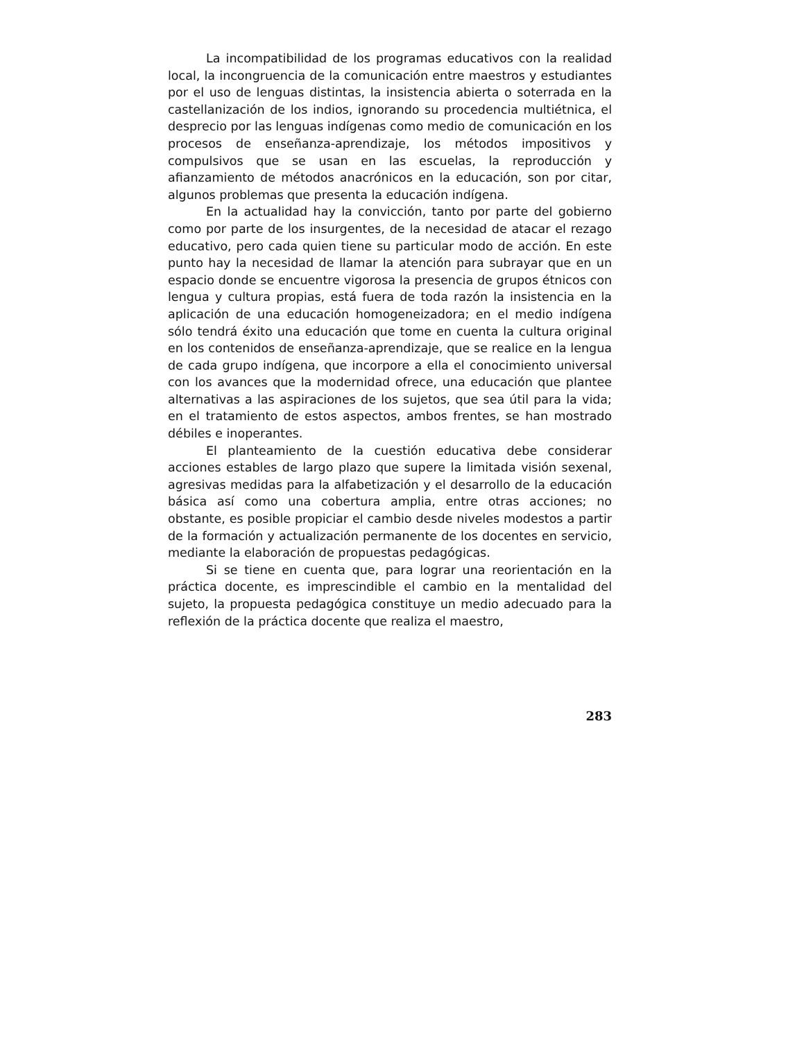La incompatibilidad de los programas educativos con la realidad local, la incongruencia de la comunicación entre maestros y estudiantes por el uso de lenguas distintas, la insistencia abierta o soterrada en la castellanización de los indios, ignorando su procedencia multiétnica, el desprecio por las lenguas indígenas como medio de comunicación en los procesos de enseñanza-aprendizaje, los métodos impositivos y compulsivos que se usan en las escuelas, la reproducción y afianzamiento de métodos anacrónicos en la educación, son por citar, algunos problemas que presenta la educación indígena.
En la actualidad hay la convicción, tanto por parte del gobierno como por parte de los insurgentes, de la necesidad de atacar el rezago educativo, pero cada quien tiene su particular modo de acción. En este punto hay la necesidad de llamar la atención para subrayar que en un espacio donde se encuentre vigorosa la presencia de grupos étnicos con lengua y cultura propias, está fuera de toda razón la insistencia en la aplicación de una educación homogeneizadora; en el medio indígena sólo tendrá éxito una educación que tome en cuenta la cultura original en los contenidos de enseñanza-aprendizaje, que se realice en la lengua de cada grupo indígena, que incorpore a ella el conocimiento universal con los avances que la modernidad ofrece, una educación que plantee alternativas a las aspiraciones de los sujetos, que sea útil para la vida; en el tratamiento de estos aspectos, ambos frentes, se han mostrado débiles e inoperantes.
El planteamiento de la cuestión educativa debe considerar acciones estables de largo plazo que supere la limitada visión sexenal, agresivas medidas para la alfabetización y el desarrollo de la educación básica así como una cobertura amplia, entre otras acciones; no obstante, es posible propiciar el cambio desde niveles modestos a partir de la formación y actualización permanente de los docentes en servicio, mediante la elaboración de propuestas pedagógicas.
Si se tiene en cuenta que, para lograr una reorientación en la práctica docente, es imprescindible el cambio en la mentalidad del sujeto, la propuesta pedagógica constituye un medio adecuado para la reflexión de la práctica docente que realiza el maestro,
283